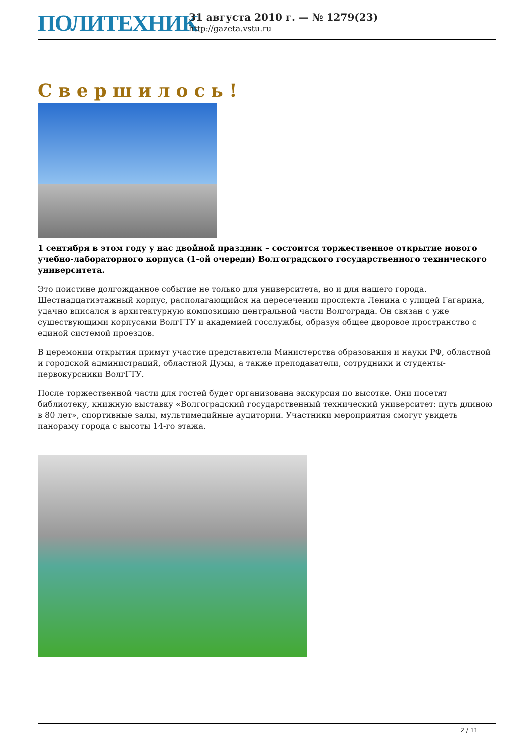ПОЛИТЕХНИК
31 августа 2010 г. — № 1279(23)
http://gazeta.vstu.ru
Свершилось!
1 сентября в этом году у нас двойной праздник – состоится торжественное открытие нового учебно-лабораторного корпуса (1-ой очереди) Волгоградского государственного технического университета.
Это поистине долгожданное событие не только для университета, но и для нашего города. Шестнадцатиэтажный корпус, располагающийся на пересечении проспекта Ленина с улицей Гагарина, удачно вписался в архитектурную композицию центральной части Волгограда. Он связан с уже существующими корпусами ВолгГТУ и академией госслужбы, образуя общее дворовое пространство с единой системой проездов.
В церемонии открытия примут участие представители Министерства образования и науки РФ, областной и городской администраций, областной Думы, а также преподаватели, сотрудники и студенты-первокурсники ВолгГТУ.
После торжественной части для гостей будет организована экскурсия по высотке. Они посетят библиотеку, книжную выставку «Волгоградский государственный технический университет: путь длиною в 80 лет», спортивные залы, мультимедийные аудитории. Участники мероприятия смогут увидеть панораму города с высоты 14-го этажа.
2 / 11